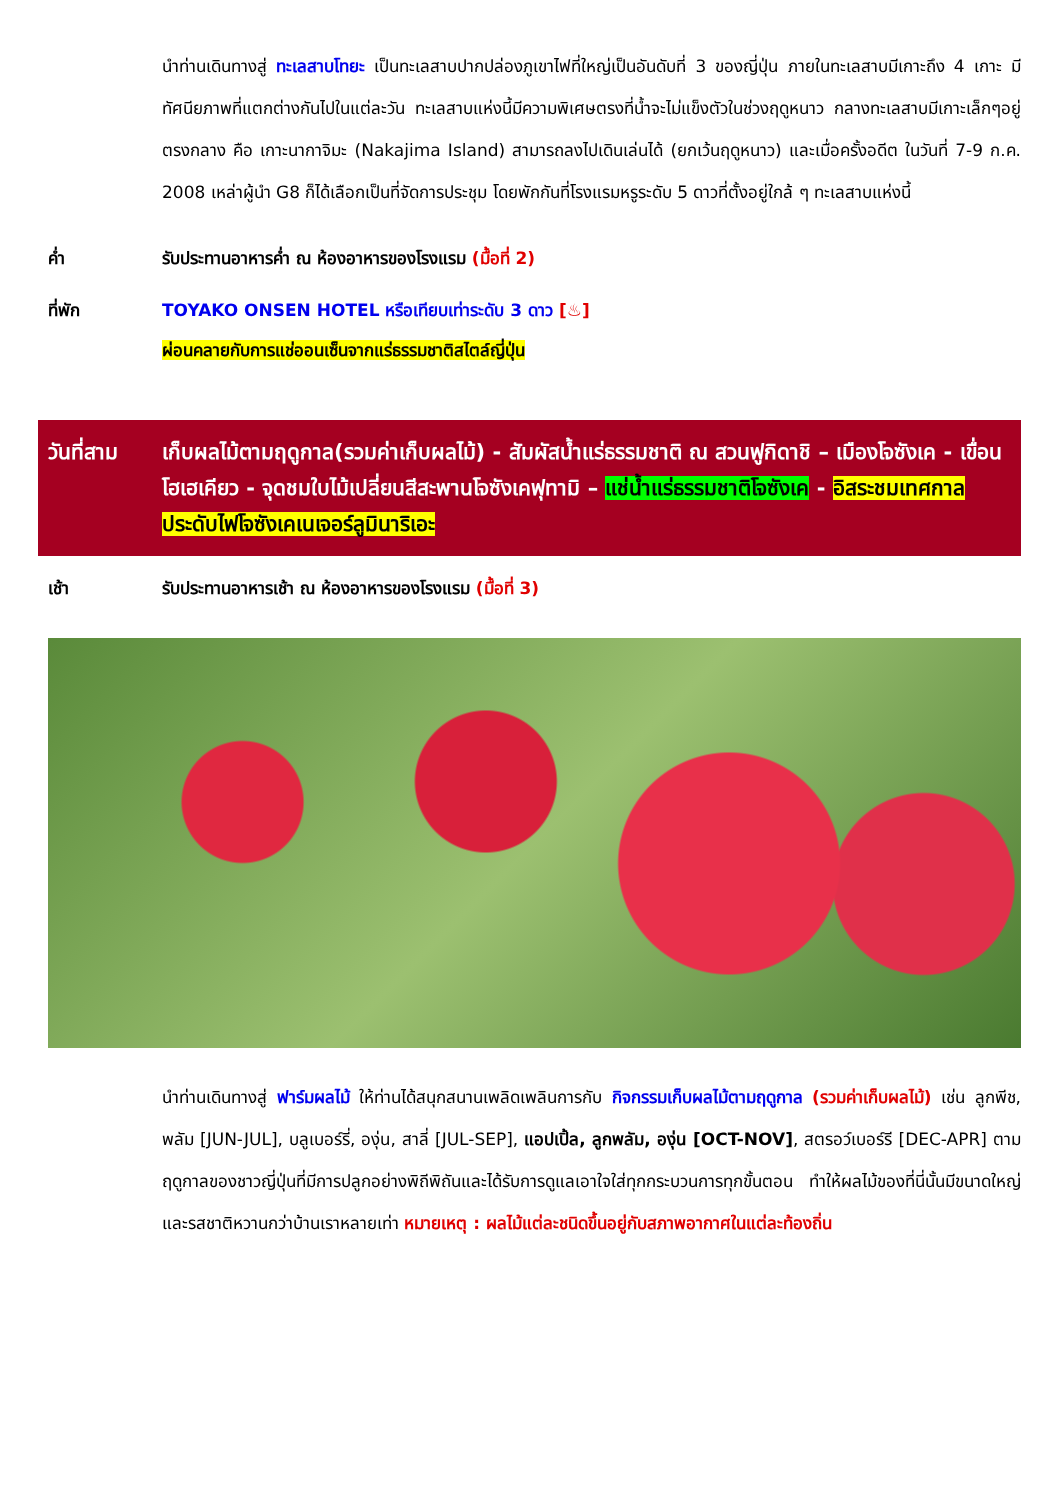นำท่านเดินทางสู่ ทะเลสาบโทยะ เป็นทะเลสาบปากปล่องภูเขาไฟที่ใหญ่เป็นอันดับที่ 3 ของญี่ปุ่น ภายในทะเลสาบมีเกาะถึง 4 เกาะ มีทัศนียภาพที่แตกต่างกันไปในแต่ละวัน ทะเลสาบแห่งนี้มีความพิเศษตรงที่น้ำจะไม่แข็งตัวในช่วงฤดูหนาว กลางทะเลสาบมีเกาะเล็กๆอยู่ตรงกลาง คือ เกาะนากาจิมะ (Nakajima Island) สามารถลงไปเดินเล่นได้ (ยกเว้นฤดูหนาว) และเมื่อครั้งอดีต ในวันที่ 7-9 ก.ค. 2008 เหล่าผู้นำ G8 ก็ได้เลือกเป็นที่จัดการประชุม โดยพักกันที่โรงแรมหรูระดับ 5 ดาวที่ตั้งอยู่ใกล้ ๆ ทะเลสาบแห่งนี้
ค่ำ รับประทานอาหารค่ำ ณ ห้องอาหารของโรงแรม (มื้อที่ 2)
ที่พัก TOYAKO ONSEN HOTEL หรือเทียบเท่าระดับ 3 ดาว [♨]
ผ่อนคลายกับการแช่ออนเซ็นจากแร่ธรรมชาติสไตล์ญี่ปุ่น
วันที่สาม เก็บผลไม้ตามฤดูกาล(รวมค่าเก็บผลไม้) - สัมผัสน้ำแร่ธรรมชาติ ณ สวนฟูกิดาชิ – เมืองโจซังเค - เขื่อนโฮเฮเคียว - จุดชมใบไม้เปลี่ยนสีสะพานโจซังเคฟุทามิ – แช่น้ำแร่ธรรมชาติโจซังเค - อิสระชมเทศกาลประดับไฟโจซังเคเนเจอร์ลูมินาริเอะ
เช้า รับประทานอาหารเช้า ณ ห้องอาหารของโรงแรม (มื้อที่ 3)
นำท่านเดินทางสู่ ฟาร์มผลไม้ ให้ท่านได้สนุกสนานเพลิดเพลินการกับ กิจกรรมเก็บผลไม้ตามฤดูกาล (รวมค่าเก็บผลไม้) เช่น ลูกพีช, พลัม [JUN-JUL], บลูเบอร์รี่, องุ่น, สาลี่ [JUL-SEP], แอปเปิ้ล, ลูกพลัม, องุ่น [OCT-NOV], สตรอว์เบอร์รี [DEC-APR] ตามฤดูกาลของชาวญี่ปุ่นที่มีการปลูกอย่างพิถีพิถันและได้รับการดูแลเอาใจใส่ทุกกระบวนการทุกขั้นตอน ทำให้ผลไม้ของที่นี่นั้นมีขนาดใหญ่ และรสชาติหวานกว่าบ้านเราหลายเท่า หมายเหตุ : ผลไม้แต่ละชนิดขึ้นอยู่กับสภาพอากาศในแต่ละท้องถิ่น